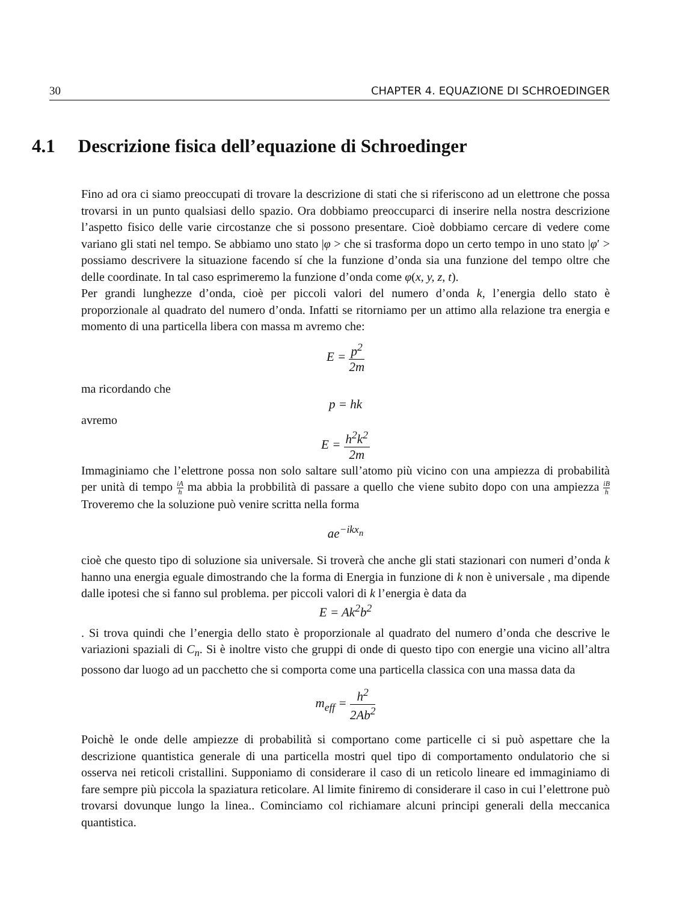30 CHAPTER 4. EQUAZIONE DI SCHROEDINGER
4.1 Descrizione fisica dell’equazione di Schroedinger
Fino ad ora ci siamo preoccupati di trovare la descrizione di stati che si riferiscono ad un elettrone che possa trovarsi in un punto qualsiasi dello spazio. Ora dobbiamo preoccuparci di inserire nella nostra descrizione l’aspetto fisico delle varie circostanze che si possono presentare. Cioè dobbiamo cercare di vedere come variano gli stati nel tempo. Se abbiamo uno stato |φ > che si trasforma dopo un certo tempo in uno stato |φ′ > possiamo descrivere la situazione facendo sí che la funzione d’onda sia una funzione del tempo oltre che delle coordinate. In tal caso esprimeremo la funzione d’onda come φ(x, y, z, t).
Per grandi lunghezze d’onda, cioè per piccoli valori del numero d’onda k, l’energia dello stato è proporzionale al quadrato del numero d’onda. Infatti se ritorniamo per un attimo alla relazione tra energia e momento di una particella libera con massa m avremo che:
E = p<sup>2</sup> 2m
ma ricordando che
p = hk
avremo
E = h<sup>2</sup>k<sup>2</sup> 2m
Immaginiamo che l’elettrone possa non solo saltare sull’atomo più vicino con una ampiezza di probabilità per unità di tempo iA h ma abbia la probbilità di passare a quello che viene subito dopo con una ampiezza iB h Troveremo che la soluzione può venire scritta nella forma
ae<sup>−ikx<sub>n</sub></sup>
cioè che questo tipo di soluzione sia universale. Si troverà che anche gli stati stazionari con numeri d’onda k hanno una energia eguale dimostrando che la forma di Energia in funzione di k non è universale , ma dipende dalle ipotesi che si fanno sul problema. per piccoli valori di k l’energia è data da
E = Ak<sup>2</sup>b<sup>2</sup>
. Si trova quindi che l’energia dello stato è proporzionale al quadrato del numero d’onda che descrive le variazioni spaziali di C<sub>n</sub>. Si è inoltre visto che gruppi di onde di questo tipo con energie una vicino all’altra possono dar luogo ad un pacchetto che si comporta come una particella classica con una massa data da
m<sub>eff</sub> = h<sup>2</sup> 2Ab<sup>2</sup>
Poichè le onde delle ampiezze di probabilità si comportano come particelle ci si può aspettare che la descrizione quantistica generale di una particella mostri quel tipo di comportamento ondulatorio che si osserva nei reticoli cristallini. Supponiamo di considerare il caso di un reticolo lineare ed immaginiamo di fare sempre più piccola la spaziatura reticolare. Al limite finiremo di considerare il caso in cui l’elettrone può trovarsi dovunque lungo la linea.. Cominciamo col richiamare alcuni principi generali della meccanica quantistica.